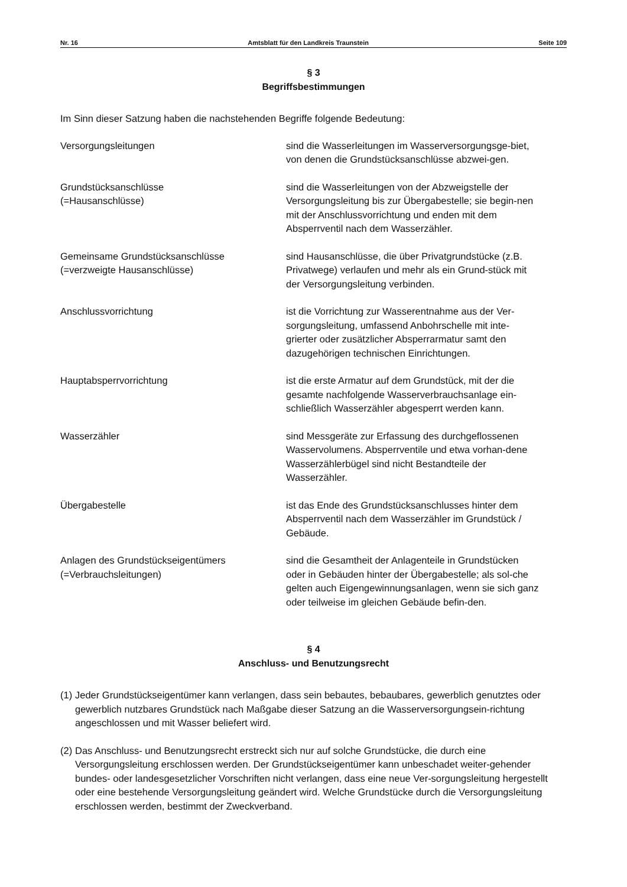Nr. 16 Amtsblatt für den Landkreis Traunstein Seite 109
§ 3
Begriffsbestimmungen
Im Sinn dieser Satzung haben die nachstehenden Begriffe folgende Bedeutung:
Versorgungsleitungen sind die Wasserleitungen im Wasserversorgungsge-biet, von denen die Grundstücksanschlüsse abzwei-gen.
Grundstücksanschlüsse
(=Hausanschlüsse)
sind die Wasserleitungen von der Abzweigstelle der Versorgungsleitung bis zur Übergabestelle; sie begin-nen mit der Anschlussvorrichtung und enden mit dem Absperrventil nach dem Wasserzähler.
Gemeinsame Grundstücksanschlüsse
(=verzweigte Hausanschlüsse)
sind Hausanschlüsse, die über Privatgrundstücke (z.B. Privatwege) verlaufen und mehr als ein Grund-stück mit der Versorgungsleitung verbinden.
Anschlussvorrichtung ist die Vorrichtung zur Wasserentnahme aus der Ver-sorgungsleitung, umfassend Anbohrschelle mit inte-grierter oder zusätzlicher Absperrarmatur samt den dazugehörigen technischen Einrichtungen.
Hauptabsperrvorrichtung ist die erste Armatur auf dem Grundstück, mit der die gesamte nachfolgende Wasserverbrauchsanlage ein-schließlich Wasserzähler abgesperrt werden kann.
Wasserzähler sind Messgeräte zur Erfassung des durchgeflossenen Wasservolumens. Absperrventile und etwa vorhan-dene Wasserzählerbügel sind nicht Bestandteile der Wasserzähler.
Übergabestelle ist das Ende des Grundstücksanschlusses hinter dem Absperrventil nach dem Wasserzähler im Grundstück / Gebäude.
Anlagen des Grundstückseigentümers
(=Verbrauchsleitungen)
sind die Gesamtheit der Anlagenteile in Grundstücken oder in Gebäuden hinter der Übergabestelle; als sol-che gelten auch Eigengewinnungsanlagen, wenn sie sich ganz oder teilweise im gleichen Gebäude befin-den.
§ 4
Anschluss- und Benutzungsrecht
(1) Jeder Grundstückseigentümer kann verlangen, dass sein bebautes, bebaubares, gewerblich genutztes oder gewerblich nutzbares Grundstück nach Maßgabe dieser Satzung an die Wasserversorgungsein-richtung angeschlossen und mit Wasser beliefert wird.
(2) Das Anschluss- und Benutzungsrecht erstreckt sich nur auf solche Grundstücke, die durch eine Versorgungsleitung erschlossen werden. Der Grundstückseigentümer kann unbeschadet weiter-gehender bundes- oder landesgesetzlicher Vorschriften nicht verlangen, dass eine neue Ver-sorgungsleitung hergestellt oder eine bestehende Versorgungsleitung geändert wird. Welche Grundstücke durch die Versorgungsleitung erschlossen werden, bestimmt der Zweckverband.